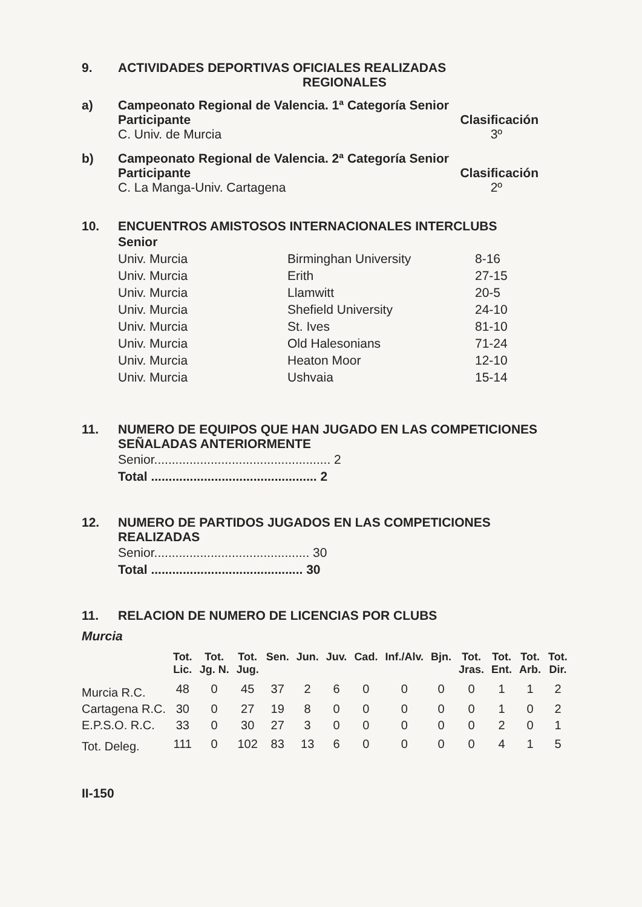9. ACTIVIDADES DEPORTIVAS OFICIALES REALIZADAS
REGIONALES
a) Campeonato Regional de Valencia. 1ª Categoría Senior
Participante Clasificación
C. Univ. de Murcia 3º
b) Campeonato Regional de Valencia. 2ª Categoría Senior
Participante Clasificación
C. La Manga-Univ. Cartagena 2º
10. ENCUENTROS AMISTOSOS INTERNACIONALES INTERCLUBS
Senior
| Univ. Murcia | Birminghan University | 8-16 |
| Univ. Murcia | Erith | 27-15 |
| Univ. Murcia | Llamwitt | 20-5 |
| Univ. Murcia | Shefield University | 24-10 |
| Univ. Murcia | St. Ives | 81-10 |
| Univ. Murcia | Old Halesonians | 71-24 |
| Univ. Murcia | Heaton Moor | 12-10 |
| Univ. Murcia | Ushvaia | 15-14 |
11. NUMERO DE EQUIPOS QUE HAN JUGADO EN LAS COMPETICIONES
SEÑALADAS ANTERIORMENTE
Senior.................................................. 2
Total ............................................... 2
12. NUMERO DE PARTIDOS JUGADOS EN LAS COMPETICIONES
REALIZADAS
Senior............................................ 30
Total ........................................... 30
11. RELACION DE NUMERO DE LICENCIAS POR CLUBS
Murcia
| | Tot. Lic. | Tot. Jg. N. | Tot. Jug. | Sen. | Jun. | Juv. | Cad. | Inf./Alv. | Bjn. | Tot. Jras. | Tot. Ent. | Tot. Arb. | Tot. Dir. |
| --- | --- | --- | --- | --- | --- | --- | --- | --- | --- | --- | --- | --- | --- |
| Murcia R.C. | 48 | 0 | 45 | 37 | 2 | 6 | 0 | 0 | 0 | 0 | 1 | 1 | 2 |
| Cartagena R.C. | 30 | 0 | 27 | 19 | 8 | 0 | 0 | 0 | 0 | 0 | 1 | 0 | 2 |
| E.P.S.O. R.C. | 33 | 0 | 30 | 27 | 3 | 0 | 0 | 0 | 0 | 0 | 2 | 0 | 1 |
| Tot. Deleg. | 111 | 0 | 102 | 83 | 13 | 6 | 0 | 0 | 0 | 0 | 4 | 1 | 5 |
II-150